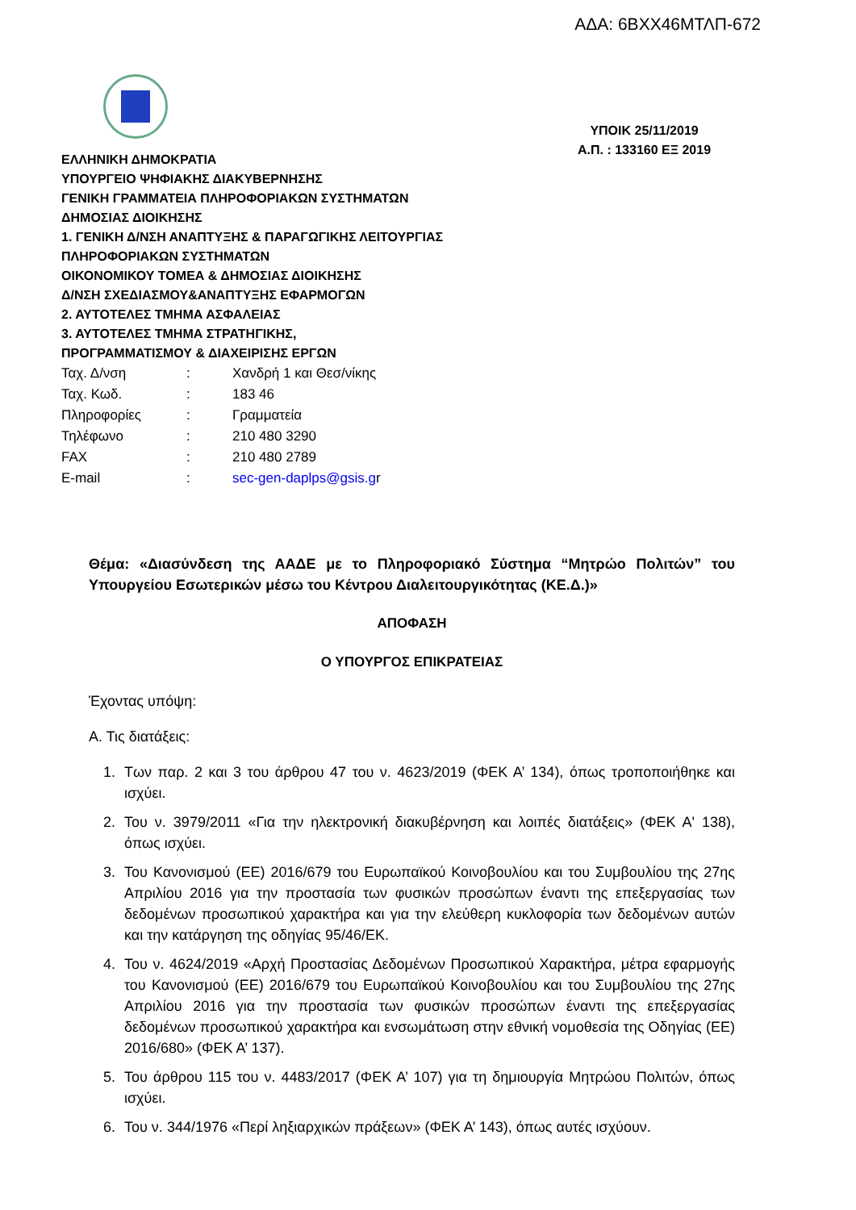ΑΔΑ: 6ΒΧΧ46ΜΤΛΠ-672
ΕΛΛΗΝΙΚΗ ΔΗΜΟΚΡΑΤΙΑ
ΥΠΟΥΡΓΕΙΟ ΨΗΦΙΑΚΗΣ ΔΙΑΚΥΒΕΡΝΗΣΗΣ
ΓΕΝΙΚΗ ΓΡΑΜΜΑΤΕΙΑ ΠΛΗΡΟΦΟΡΙΑΚΩΝ ΣΥΣΤΗΜΑΤΩΝ
ΔΗΜΟΣΙΑΣ ΔΙΟΙΚΗΣΗΣ
1. ΓΕΝΙΚΗ Δ/ΝΣΗ ΑΝΑΠΤΥΞΗΣ & ΠΑΡΑΓΩΓΙΚΗΣ ΛΕΙΤΟΥΡΓΙΑΣ
ΠΛΗΡΟΦΟΡΙΑΚΩΝ ΣΥΣΤΗΜΑΤΩΝ
ΟΙΚΟΝΟΜΙΚΟΥ ΤΟΜΕΑ & ΔΗΜΟΣΙΑΣ ΔΙΟΙΚΗΣΗΣ
Δ/ΝΣΗ ΣΧΕΔΙΑΣΜΟΥ&ΑΝΑΠΤΥΞΗΣ ΕΦΑΡΜΟΓΩΝ
2. ΑΥΤΟΤΕΛΕΣ ΤΜΗΜΑ ΑΣΦΑΛΕΙΑΣ
3. ΑΥΤΟΤΕΛΕΣ ΤΜΗΜΑ ΣΤΡΑΤΗΓΙΚΗΣ,
ΠΡΟΓΡΑΜΜΑΤΙΣΜΟΥ & ΔΙΑΧΕΙΡΙΣΗΣ ΕΡΓΩΝ
ΥΠΟΙΚ 25/11/2019
Α.Π. : 133160 ΕΞ 2019
| Ταχ. Δ/νση | : | Χανδρή 1 και Θεσ/νίκης |
| Ταχ. Κωδ. | : | 183 46 |
| Πληροφορίες | : | Γραμματεία |
| Τηλέφωνο | : | 210 480 3290 |
| FAX | : | 210 480 2789 |
| E-mail | : | sec-gen-daplps@gsis.g r |
Θέμα: «Διασύνδεση της ΑΑΔΕ με το Πληροφοριακό Σύστημα “Μητρώο Πολιτών” του Υπουργείου Εσωτερικών μέσω του Κέντρου Διαλειτουργικότητας (ΚΕ.Δ.)»
ΑΠΟΦΑΣΗ
Ο ΥΠΟΥΡΓΟΣ ΕΠΙΚΡΑΤΕΙΑΣ
Έχοντας υπόψη:
Α. Τις διατάξεις:
1. Των παρ. 2 και 3 του άρθρου 47 του ν. 4623/2019 (ΦΕΚ Α’ 134), όπως τροποποιήθηκε και ισχύει.
2. Του ν. 3979/2011 «Για την ηλεκτρονική διακυβέρνηση και λοιπές διατάξεις» (ΦΕΚ Α' 138), όπως ισχύει.
3. Του Κανονισμού (ΕΕ) 2016/679 του Ευρωπαϊκού Κοινοβουλίου και του Συμβουλίου της 27ης Απριλίου 2016 για την προστασία των φυσικών προσώπων έναντι της επεξεργασίας των δεδομένων προσωπικού χαρακτήρα και για την ελεύθερη κυκλοφορία των δεδομένων αυτών και την κατάργηση της οδηγίας 95/46/ΕΚ.
4. Του ν. 4624/2019 «Αρχή Προστασίας Δεδομένων Προσωπικού Χαρακτήρα, μέτρα εφαρμογής του Κανονισμού (ΕΕ) 2016/679 του Ευρωπαϊκού Κοινοβουλίου και του Συμβουλίου της 27ης Απριλίου 2016 για την προστασία των φυσικών προσώπων έναντι της επεξεργασίας δεδομένων προσωπικού χαρακτήρα και ενσωμάτωση στην εθνική νομοθεσία της Οδηγίας (ΕΕ) 2016/680» (ΦΕΚ Α’ 137).
5. Του άρθρου 115 του ν. 4483/2017 (ΦΕΚ Α’ 107) για τη δημιουργία Μητρώου Πολιτών, όπως ισχύει.
6. Του ν. 344/1976 «Περί ληξιαρχικών πράξεων» (ΦΕΚ Α’ 143), όπως αυτές ισχύουν.